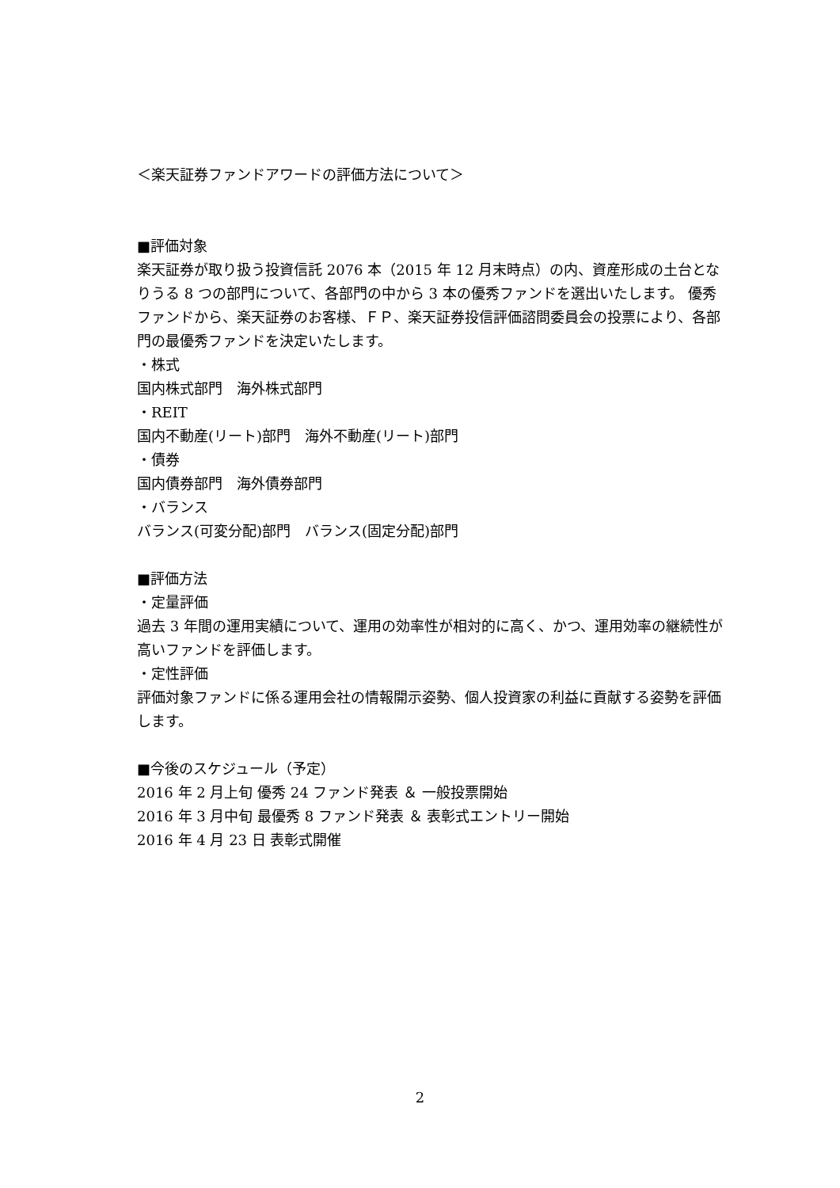＜楽天証券ファンドアワードの評価方法について＞
■評価対象
楽天証券が取り扱う投資信託 2076 本（2015 年 12 月末時点）の内、資産形成の土台となりうる 8 つの部門について、各部門の中から 3 本の優秀ファンドを選出いたします。 優秀ファンドから、楽天証券のお客様、ＦＰ、楽天証券投信評価諮問委員会の投票により、各部門の最優秀ファンドを決定いたします。
・株式
国内株式部門　海外株式部門
・REIT
国内不動産(リート)部門　海外不動産(リート)部門
・債券
国内債券部門　海外債券部門
・バランス
バランス(可変分配)部門　バランス(固定分配)部門
■評価方法
・定量評価
過去 3 年間の運用実績について、運用の効率性が相対的に高く、かつ、運用効率の継続性が高いファンドを評価します。
・定性評価
評価対象ファンドに係る運用会社の情報開示姿勢、個人投資家の利益に貢献する姿勢を評価します。
■今後のスケジュール（予定）
2016 年 2 月上旬 優秀 24 ファンド発表 ＆ 一般投票開始
2016 年 3 月中旬 最優秀 8 ファンド発表 ＆ 表彰式エントリー開始
2016 年 4 月 23 日 表彰式開催
2